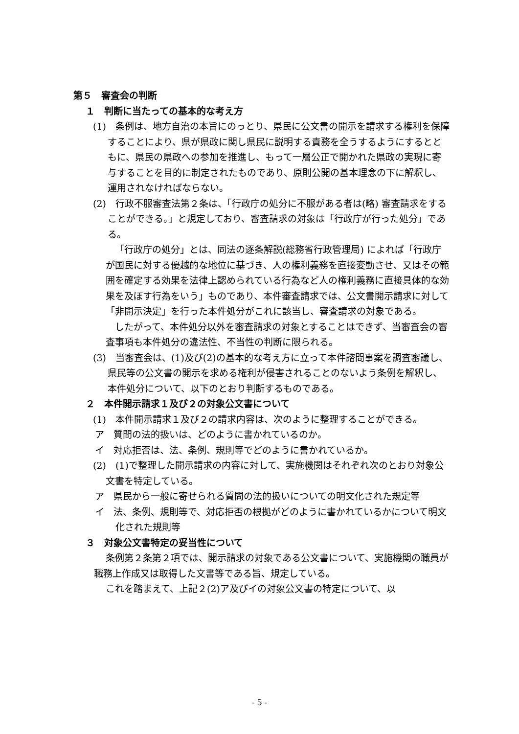第５　審査会の判断
１　判断に当たっての基本的な考え方
(1)　条例は、地方自治の本旨にのっとり、県民に公文書の開示を請求する権利を保障することにより、県が県政に関し県民に説明する責務を全うするようにするとともに、県民の県政への参加を推進し、もって一層公正で開かれた県政の実現に寄与することを目的に制定されたものであり、原則公開の基本理念の下に解釈し、運用されなければならない。
(2)　行政不服審査法第２条は、「行政庁の処分に不服がある者は(略) 審査請求をすることができる。」と規定しており、審査請求の対象は「行政庁が行った処分」である。
「行政庁の処分」とは、同法の逐条解説(総務省行政管理局) によれば「行政庁が国民に対する優越的な地位に基づき、人の権利義務を直接変動させ、又はその範囲を確定する効果を法律上認められている行為など人の権利義務に直接具体的な効果を及ぼす行為をいう」ものであり、本件審査請求では、公文書開示請求に対して「非開示決定」を行った本件処分がこれに該当し、審査請求の対象である。
したがって、本件処分以外を審査請求の対象とすることはできず、当審査会の審査事項も本件処分の違法性、不当性の判断に限られる。
(3)　当審査会は、(1)及び(2)の基本的な考え方に立って本件諮問事案を調査審議し、県民等の公文書の開示を求める権利が侵害されることのないよう条例を解釈し、本件処分について、以下のとおり判断するものである。
２　本件開示請求１及び２の対象公文書について
(1)　本件開示請求１及び２の請求内容は、次のように整理することができる。
ア　質問の法的扱いは、どのように書かれているのか。
イ　対応拒否は、法、条例、規則等でどのように書かれているか。
(2)　(1)で整理した開示請求の内容に対して、実施機関はそれぞれ次のとおり対象公文書を特定している。
ア　県民から一般に寄せられる質問の法的扱いについての明文化された規定等
イ　法、条例、規則等で、対応拒否の根拠がどのように書かれているかについて明文化された規則等
３　対象公文書特定の妥当性について
条例第２条第２項では、開示請求の対象である公文書について、実施機関の職員が職務上作成又は取得した文書等である旨、規定している。
これを踏まえて、上記２(2)ア及びイの対象公文書の特定について、以
- 5 -